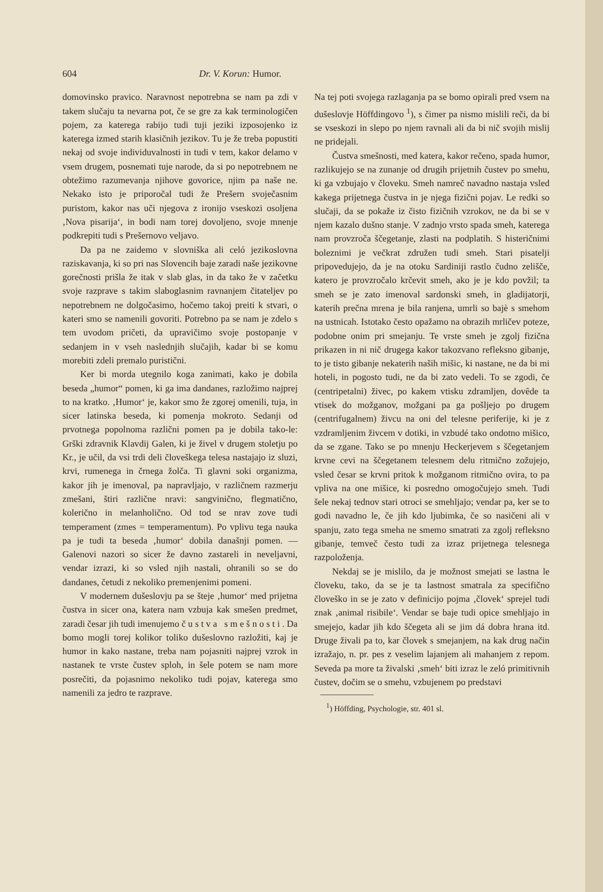604 Dr. V. Korun: Humor.
domovinsko pravico. Naravnost nepotrebna se nam pa zdi v takem slučaju ta nevarna pot, če se gre za kak terminologičen pojem, za katerega rabijo tudi tuji jeziki izposojenko iz katerega izmed starih klasičnih jezikov. Tu je že treba popustiti nekaj od svoje individuvalnosti in tudi v tem, kakor delamo v vsem drugem, posnemati tuje narode, da si po nepotrebnem ne obtežimo razumevanja njihove govorice, njim pa naše ne. Nekako isto je priporočal tudi že Prešern svoječasnim puristom, kakor nas uči njegova z ironijo vseskozi osoljena ‚Nova pisarija‘, in bodi nam torej dovoljeno, svoje mnenje podkrepiti tudi s Prešernovo veljavo.
Da pa ne zaidemo v slovniška ali celó jezikoslovna raziskavanja, ki so pri nas Slovencih baje zaradi naše jezikovne gorečnosti prišla že itak v slab glas, in da tako že v začetku svoje razprave s takim slaboglasnim ravnanjem čitateljev po nepotrebnem ne dolgočasimo, hočemo takoj preiti k stvari, o kateri smo se namenili govoriti. Potrebno pa se nam je zdelo s tem uvodom pričeti, da upravičimo svoje postopanje v sedanjem in v vseh naslednjih slučajih, kadar bi se komu morebiti zdeli premalo puristični.
Ker bi morda utegnilo koga zanimati, kako je dobila beseda „humor“ pomen, ki ga ima dandanes, razložimo najprej to na kratko. ‚Humor‘ je, kakor smo že zgorej omenili, tuja, in sicer latinska beseda, ki pomenja mokroto. Sedanji od prvotnega popolnoma različni pomen pa je dobila tako-le: Grški zdravnik Klavdij Galen, ki je živel v drugem stoletju po Kr., je učil, da vsi trdi deli človeškega telesa nastajajo iz sluzi, krvi, rumenega in črnega žolča. Ti glavni soki organizma, kakor jih je imenoval, pa napravljajo, v različnem razmerju zmešani, štiri različne nravi: sangvinično, flegmatično, kolerično in melanholično. Od tod se nrav zove tudi temperament (zmes = temperamentum). Po vplivu tega nauka pa je tudi ta beseda ‚humor‘ dobila današnji pomen. — Galenovi nazori so sicer že davno zastareli in neveljavni, vendar izrazi, ki so vsled njih nastali, ohranili so se do dandanes, četudi z nekoliko premenjenimi pomeni.
V modernem dušeslovju pa se šteje ‚humor‘ med prijetna čustva in sicer ona, katera nam vzbuja kak smešen predmet, zaradi česar jih tudi imenujemo čustva smešnosti. Da bomo mogli torej kolikor toliko dušeslovno razložiti, kaj je humor in kako nastane, treba nam pojasniti najprej vzrok in nastanek te vrste čustev sploh, in šele potem se nam more posrečiti, da pojasnimo nekoliko tudi pojav, katerega smo namenili za jedro te razprave.
Na tej poti svojega razlaganja pa se bomo opirali pred vsem na dušeslovje Höffdingovo <sup>1</sup>), s čimer pa nismo mislili reči, da bi se vseskozi in slepo po njem ravnali ali da bi nič svojih mislij ne pridejali.
Čustva smešnosti, med katera, kakor rečeno, spada humor, razlikujejo se na zunanje od drugih prijetnih čustev po smehu, ki ga vzbujajo v človeku. Smeh namreč navadno nastaja vsled kakega prijetnega čustva in je njega fizični pojav. Le redki so slučaji, da se pokaže iz čisto fizičnih vzrokov, ne da bi se v njem kazalo dušno stanje. V zadnjo vrsto spada smeh, katerega nam provzroča ščegetanje, zlasti na podplatih. S histeričnimi boleznimi je večkrat združen tudi smeh. Stari pisatelji pripovedujejo, da je na otoku Sardiniji rastlo čudno zelišče, katero je provzročalo krčevit smeh, ako je je kdo povžil; ta smeh se je zato imenoval sardonski smeh, in gladijatorji, katerih prečna mrena je bila ranjena, umrli so bajè s smehom na ustnicah. Istotako često opažamo na obrazih mrličev poteze, podobne onim pri smejanju. Te vrste smeh je zgolj fizična prikazen in ni nič drugega kakor takozvano refleksno gibanje, to je tisto gibanje nekaterih naših mišic, ki nastane, ne da bi mi hoteli, in pogosto tudi, ne da bi zato vedeli. To se zgodi, če (centripetalni) živec, po kakem vtisku zdramljen, dovêde ta vtisek do možganov, možgani pa ga pošljejo po drugem (centrifugalnem) živcu na oni del telesne periferije, ki je z vzdramljenim živcem v dotiki, in vzbudé tako ondotno mišico, da se zgane. Tako se po mnenju Heckerjevem s ščegetanjem krvne cevi na ščegetanem telesnem delu ritmično zožujejo, vsled česar se krvni pritok k možganom ritmično ovira, to pa vpliva na one mišice, ki posredno omogočujejo smeh. Tudi šele nekaj tednov stari otroci se smehljajo; vendar pa, ker se to godi navadno le, če jih kdo ljubimka, če so nasičeni ali v spanju, zato tega smeha ne smemo smatrati za zgolj refleksno gibanje, temveč često tudi za izraz prijetnega telesnega razpoloženja.
Nekdaj se je mislilo, da je možnost smejati se lastna le človeku, tako, da se je ta lastnost smatrala za specifično človeško in se je zato v definicijo pojma ‚človek‘ sprejel tudi znak ‚animal risibile‘. Vendar se baje tudi opice smehljajo in smejejo, kadar jih kdo ščegeta ali se jim dá dobra hrana itd. Druge živali pa to, kar človek s smejanjem, na kak drug način izražajo, n. pr. pes z veselim lajanjem ali mahanjem z repom. Seveda pa more ta živalski ‚smeh‘ biti izraz le zeló primitivnih čustev, dočim se o smehu, vzbujenem po predstavi
<sup>1</sup>) Höffding, Psychologie, str. 401 sl.